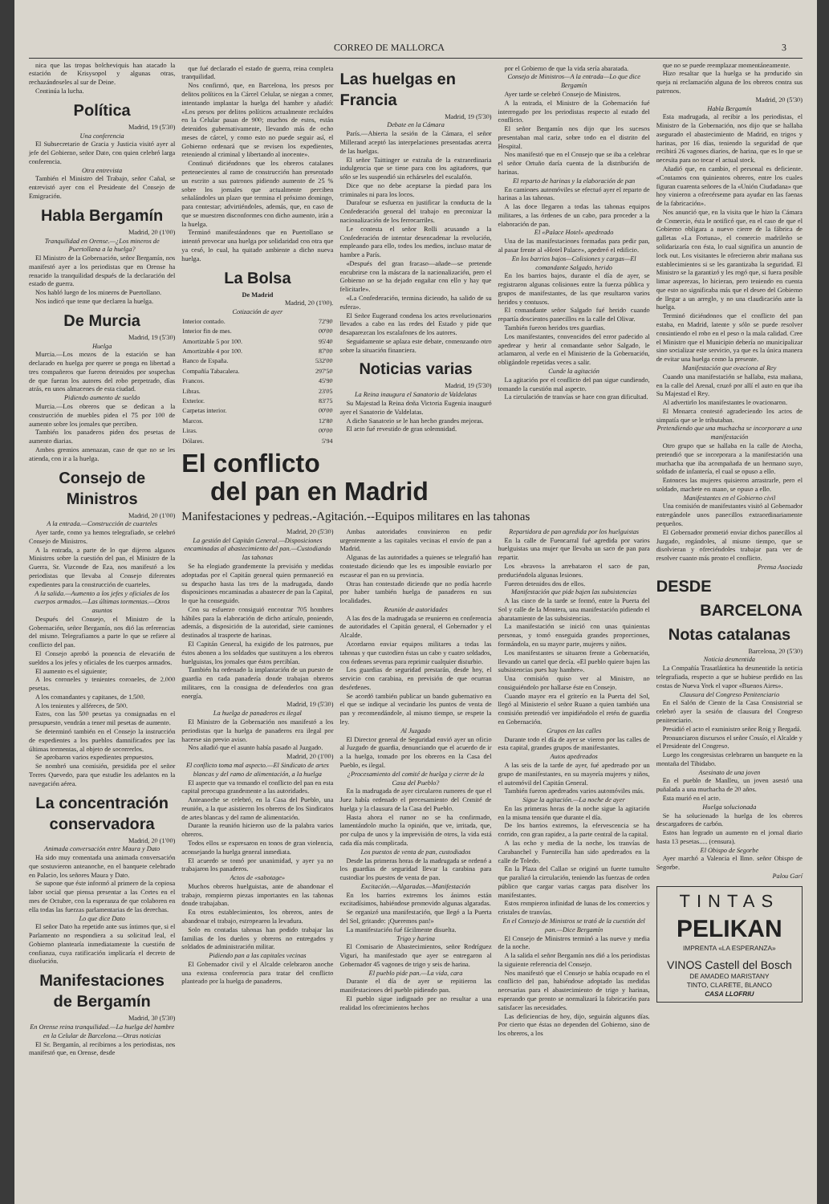CORREO DE MALLORCA 3
nica que las tropas bolcheviquis han atacado la estación de Krisysopol y algunas otras, rechazándoseles al sur de Deine.
Continúa la lucha.
Política
Madrid, 19 (5'30)
Una conferencia
El Subsecretario de Gracia y Justicia visitó ayer al jefe del Gobierno, señor Dato, con quien celebró larga conferencia.
Otra entrevista
También el Ministro del Trabajo, señor Cañal, se entrevistó ayer con el Presidente del Consejo de Emigración.
Habla Bergamín
Madrid, 20 (1'00)
Tranquilidad en Orense.—¿Los mineros de Puertollana a la huelga?
El Ministro de la Gobernación, señor Bergamín, nos manifestó ayer a los periodistas que en Orense ha renacido la tranquilidad después de la declaración del estado de guerra.
Nos habló luego de los mineros de Puertollano.
Nos indicó que teme que declaren la huelga.
De Murcia
Madrid, 19 (5'30)
Huelga
Murcia.—Los mozos de la estación se han declarado en huelga por querer se ponga en libertad a tres compañeros que fueron detenidos por sospechas de que fueran los autores del robo perpetrado, días atrás, en unos almacenes de esta ciudad.
Pidiendo aumento de sueldo
Murcia.—Los obreros que se dedican a la construcción de muebles piden el 75 por 100 de aumento sobre los jornales que perciben.
También los panaderos piden dos pesetas de aumento diarias.
Ambos gremios amenazan, caso de que no se les atienda, con ir a la huelga.
Consejo de Ministros
Madrid, 20 (1'00)
A la entrada.—Construcción de cuarteles
Ayer tarde, como ya hemos telegrafiado, se celebró Consejo de Ministros.
A la entrada, a parte de lo que dijeron algunos Ministros sobre la cuestión del pan, el Ministro de la Guerra, Sr. Vizconde de Eza, nos manifestó a los periodistas que llevaba al Consejo diferentes expedientes para la construcción de cuarteles.
A la salida.—Aumento a los jefes y oficiales de los cuerpos armados.—Las últimas tormentas.—Otros asuntos
Después del Consejo, el Ministro de la Gobernación, señor Bergamín, nos dió las referencias del mismo. Telegrafiamos a parte lo que se refiere al conflicto del pan.
El Consejo aprobó la ponencia de elevación de sueldos a los jefes y oficiales de los cuerpos armados.
El aumento es el siguiente;
A los coroneles y tenientes coroneles, de 2.000 pesetas.
A los comandantes y capitanes, de 1.500.
A los tenientes y alféreces, de 500.
Estos, con las 500 pesetas ya consignadas en el presupuesto, vendrán a tener mil pesetas de aumento.
Se determinó también en el Consejo la instrucción de expedientes a los pueblos damnificados por las últimas tormentas, al objeto de socorrerlos.
Se aprobaron varios expedientes propuestos.
Se nombró una comisión, presidida por el señor Torres Quevedo, para que estudie los adelantos en la navegación aérea.
La concentración conservadora
Madrid, 20 (1'00)
Animada conversación entre Maura y Dato
Ha sido muy comentada una animada conversación que sostuvieron anteanoche, en el banquete celebrado en Palacio, los señores Maura y Dato.
Se supone que éste informó al primero de la copiosa labor social que piensa presentar a las Cortes en el mes de Octubre, con la esperanza de que colaboren en ella todas las fuerzas parlamentarias de las derechas.
Lo que dice Dato
El señor Dato ha repetido ante sus íntimos que, si el Parlamento no respondiera a su solicitud leal, el Gobierno plantearía inmediatamente la cuestión de confianza, cuya ratificación implicaría el decreto de disolución.
Manifestaciones de Bergamín
Madrid, 30 (5'30)
En Orense reina tranquilidad.—La huelga del hambre en la Celular de Barcelona.—Otras noticias
El Sr. Bergamín, al recibirnos a los periodistas, nos manifestó que, en Orense, desde
que fué declarado el estado de guerra, reina completa tranquilidad.
Nos confirmó, que, en Barcelona, los presos por delitos políticos en la Cárcel Celular, se niegan a comer, intentando implantar la huelga del hambre y añadió: «Los presos por delitos políticos actualmente recluídos en la Celular pasan de 900; muchos de estos, están detenidos gubernativamente, llevando más de ocho meses de cárcel, y como esto no puede seguir así, el Gobierno ordenará que se revisen los expedientes, reteniendo al criminal y libertando al inocente».
Continuó diciéndonos que los obreros catalanes pertenecientes al ramo de construcción han presentado un escrito a sus patronos pidiendo aumento de 25 % sobre los jornales que actualmente perciben señalándoles un plazo que termina el próximo domingo, para contestar; advirtiéndoles, además, que, en caso de que se muestren disconformes con dicho aumento, irán a la huelga.
Terminó manifestándonos que en Puertollano se intentó provocar una huelga por solidaridad con otra que ya cesó, lo cual, ha quitado ambiente a dicho nueva huelga.
La Bolsa
De Madrid
Madrid, 20 (1'00).
Cotización de ayer
| Interior contado. | 72'90 |
| Interior fin de mes. | 00'00 |
| Amortizable 5 por 100. | 95'40 |
| Amortizable 4 por 100. | 87'00 |
| Banco de España. | 532'00 |
| Compañía Tabacalera. | 297'50 |
| Francos. | 45'90 |
| Libras. | 23'05 |
| Exterior. | 83'75 |
| Carpetas interior. | 00'00 |
| Marcos. | 12'80 |
| Liras. | 00'00 |
| Dólares. | 5'94 |
Las huelgas en Francia
Madrid, 19 (5'30)
Debate en la Cámara
París.—Abierta la sesión de la Cámara, el señor Millerand aceptó las interpelaciones presentadas acerca de las huelgas.
El señor Taittinger se extraña de la extraordinaria indulgencia que se tiene para con los agitadores, que sólo se les suspendió sin echárseles del escalafón.
Dice que no debe aceptarse la piedad para los criminales ni para los locos.
Durafour se esfuerza en justificar la conducta de la Confederación general del trabajo en preconizar la nacionalización de los ferrocarriles.
Le contesta el señor Rolli acusando a la Confederación de intentar desencadenar la revolución, empleando para ello, todos los medios, incluso matar de hambre a París.
«Después del gran fracaso—añade—se pretende encubrirse con la máscara de la nacionalización, pero el Gobierno no se ha dejado engañar con ello y hay que felicitarle».
«La Confederación, termina diciendo, ha salido de su esfera».
El Señor Eugerand condena los actos revolucionarios llevados a cabo en las redes del Estado y pide que desaparezcan los escalafones de los autores.
Seguidamente se aplaza este debate, comenzando otro sobre la situación financiera.
Noticias varias
Madrid, 19 (5'30)
La Reina inaugura el Sanatorio de Valdelatas
Su Majestad la Reina doña Victoria Eugenia inauguró ayer el Sanatorio de Valdelatas.
A dicho Sanatorio se le han hecho grandes mejoras.
El acto fué revestido de gran solemnidad.
por el Gobierno de que la vida sería abaratada.
Consejo de Ministros—A la entrada—Lo que dice Bergamín
Ayer tarde se celebró Consejo de Ministros.
A la entrada, el Ministro de la Gobernación fué interrogado por los periodistas respecto al estado del conflicto.
El señor Bergamín nos dijo que los sucesos presentaban mal cariz, sobre todo en el distrito del Hospital.
Nos manifestó que en el Consejo que se iba a celebrar el señor Ortuño daría cuenta de la distribución de harinas.
El reparto de harinas y la elaboración de pan
En camiones automóviles se efectuó ayer el reparto de harinas a las tahonas.
A las doce llegaron a todas las tahonas equipos militares, a las órdenes de un cabo, para proceder a la elaboración de pan.
El «Palace Hotel» apedreado
Una de las manifestaciones formadas para pedir pan, al pasar frente al «Hotel Palace», apedreó el edificio.
En los barrios bajos—Colisiones y cargas—El comandante Salgado, herido
En los barrios bajos, durante el día de ayer, se registraron algunas colisiones entre la fuerza pública y grupos de manifestantes, de las que resultaron varios heridos y contusos.
El comandante señor Salgado fué herido cuando repartía doscientos panecillos en la calle del Olivar.
También fueron heridos tres guardias.
Los manifestantes, convencidos del error padecido al apedrear y herir al comandante señor Salgado, le aclamaron, al verle en el Ministerio de la Gobernación, obligándole repetidas veces a salir.
Cunde la agitación
La agitación por el conflicto del pan sigue cundiendo, tomando la cuestión mal aspecto.
La circulación de tranvías se hace con gran dificultad.
El conflicto
del pan en Madrid
Manifestaciones y pedreas.-Agitación.--Equipos militares en las tahonas
Madrid, 20 (5'30)
La gestión del Capitán General.—Disposiciones encaminadas al abastecimiento del pan.—Custodiando las tahonas
Se ha elogiado grandemente la previsión y medidas adoptadas por el Capitán general quien permaneció en su despacho hasta las tres de la madrugada, dando disposiciones encaminadas a abastecer de pan la Capital, lo que ha conseguido.
Con su esfuerzo consiguió encontrar 705 hombres hábiles para la elaboración de dicho artículo, poniendo, además, a disposición de la autoridad, siete camiones destinados al trasporte de harinas.
El Capitán General, ha exigido de los patronos, pue éstos abonen a los soldados que sustituyen a los obreros huelguistas, los jornales que éstos percibían.
También ha ordenado la implantación de un puesto de guardia en cada panadería donde trabajan obreros militares, con la consigna de defenderlos con gran energía.
Madrid, 19 (5'30)
La huelga de panaderos es ilegal
El Ministro de la Gobernación nos manifestó a los periodistas que la huelga de panaderos era ilegal por hacerse sin previo aviso.
Nos añadió que el asunto había pasado al Juzgado.
Madrid, 20 (1'00)
El conflicto toma mal aspecto.—El Sindicato de artes blancas y del ramo de alimentación, a la huelga
El aspecto que va tomando el conflicto del pan en esta capital preocupa grandemente a las autoridades.
Anteanoche se celebró, en la Casa del Pueblo, una reunión, a la que asistieron los obreros de los Sindicatos de artes blancas y del ramo de alimentación.
Durante la reunión hicieron uso de la palabra varios obreros.
Todos ellos se expresaron en tonos de gran violencia, aconsejando la huelga general inmediata.
El acuerdo se tomó por unanimidad, y ayer ya no trabajaron los panaderos.
Actos de «sabotage»
Muchos obreros huelguistas, ante de abandonar el trabajo, rompieron piezas importantes en las tahonas donde trabajaban.
En otros establecimientos, los obreros, antes de abandonar el trabajo, estropearon la levadura.
Solo en contadas tahonas han podido trabajar las familias de los dueños y obreros no entregados y soldados de administración militar.
Pidiendo pan a las capitales vecinas
El Gobernador civil y el Alcalde celebraron anoche una extensa conferencia para tratar del conflicto planteado por la huelga de panaderos.
Ambas autoridades convinieron en pedir urgentemente a las capitales vecinas el envío de pan a Madrid.
Algunas de las autoridades a quienes se telegrafió han contestado diciendo que les es imposible enviarlo por escasear el pan en su provincia.
Otras han contestado diciendo que no podía hacerlo por haber también huelga de panaderos en sus localidades.
Reunión de autoridades
A las dos de la madrugada se reunieron en conferencia de autoridades el Capitán general, el Gobernador y el Alcalde.
Acordaron enviar equipos militares a todas las tahonas y que custodien éstas un cabo y cuatro soldados, con órdenes severas para reprimir cualquier disturbio.
Los guardias de seguridad prestarán, desde hoy, el servicio con carabina, en previsión de que ocurran desórdenes.
Se acordó también publicar un bando gubernativo en el que se indique al vecindario los puntos de venta de pan y recomendándole, al mismo tiempo, se respete la ley.
Al Juzgado
El Director general de Seguridad envió ayer un oficio al Juzgado de guardia, denunciando que el acuerdo de ir a la huelga, tomado por los obreros en la Casa del Pueblo, es ilegal.
¿Procesamiento del comité de huelga y cierre de la Casa del Pueblo?
En la madrugada de ayer circularon rumores de que el Juez había ordenado el procesamiento del Comité de huelga y la clausura de la Casa del Pueblo.
Hasta ahora el rumor no se ha confirmado, lamentándolo mucho la opinión, que ve, irritada, que, por culpa de unos y la imprevisión de otros, la vida está cada día más complicada.
Los puestos de venta de pan, custodiados
Desde las primeras horas de la madrugada se ordenó a los guardias de seguridad llevar la carabina para custodiar los puestos de venta de pan.
Excitación.—Algaradas.—Manifestación
En los barrios extremos los ánimos están excitadísimos, habiéndose promovido algunas algaradas.
Se organizó una manifestación, que llegó a la Puerta del Sol, gritando: ¡Queremos pan!»
La manifestación fué fácilmente disuelta.
Trigo y harina
El Comisario de Abastecimientos, señor Rodríguez Viguri, ha manifestado que ayer se entregaron al Gobernador 45 vagones de trigo y seis de harina.
El pueblo pide pan.—La vida, cara
Durante el día de ayer se repitieron las manifestaciones del pueblo pidiendo pan.
El pueblo sigue indignado por no resultar a una realidad los ofrecimientos hechos
Repartidora de pan agredida por los huelguistas
En la calle de Fuencarral fué agredida por varios huelguistas una mujer que llevaba un saco de pan para repartir.
Los «bravos» la arrebataron el saco de pan, produciéndola algunas lesiones.
Fueron detenidos dos de ellos.
Manifestación que pide bajen las subsistencias
A las cinco de la tarde se formó, entre la Puerta del Sol y calle de la Montera, una manifestación pidiendo el abaratamiento de las subsistencias.
La manifestación se inició con unas quinientas personas, y tomó enseguida grandes proporciones, formándola, en su mayor parte, mujeres y niños.
Los manifestantes se situaron frente a Gobernación, llevando un cartel que decía. «El pueblo quiere bajen las subsistencias pues hay hambre».
Una comisión quiso ver al Ministro, no consiguiéndolo por hallarse éste en Consejo.
Cuando mayor era el griterío en la Puerta del Sol, llegó al Ministerio el señor Ruano a quien también una comisión pretendió ver impidiéndolo el retén de guardia en Gobernación.
Grupos en las calles
Durante todo el día de ayer se vieron por las calles de esta capital, grandes grupos de manifestantes.
Autos apedreados
A las seis de la tarde de ayer, fué apedreado por un grupo de manifestantes, en su mayoría mujeres y niños, el automóvil del Capitán General.
También fueron apedreados varios automóviles más.
Sigue la agitación.—La noche de ayer
En las primeras horas de la noche sigue la agitación en la misma tensión que durante el día.
De los barrios extremos, la efervescencia se ha corrido, con gran rapidez, a la parte central de la capital.
A las ocho y media de la noche, los tranvías de Carabanchel y Fuentecilla han sido apedreados en la calle de Toledo.
En la Plaza del Callao se originó un fuerte tumulto que paralizó la circulación, teniendo las fuerzas de orden público que cargar varias cargas para disolver los manifestantes.
Estos rompieron infinidad de lunas de los comercios y cristales de tranvías.
En el Consejo de Ministros se trató de la cuestión del pan.—Dice Bergamín
El Consejo de Ministros terminó a las nueve y media de la noche.
A la salida el señor Bergamín nos dió a los periodistas la siguiente referencia del Consejo.
Nos manifestó que el Consejo se había ocupado en el conflicto del pan, habiéndose adoptado las medidas necesarias para el abastecimiento de trigo y harinas, esperando que pronto se normalizará la fabricación para satisfacer las necesidades.
Las deficiencias de hoy, dijo, seguirán algunos días. Por cierto que éstas no dependen del Gobierno, sino de los obreros, a los
que no se puede reemplazar momentáneamente.
Hizo resaltar que la huelga se ha producido sin queja ni reclamación alguna de los obreros contra sus patronos.
Madrid, 20 (5'30)
Habla Bergamín
Esta madrugada, al recibir a los periodistas, el Ministro de la Gobernación, nos dijo que se hallaba asegurado el abastecimiento de Madrid, en trigos y harinas, por 16 días, teniendo la seguridad de que recibirá 26 vagones diarios, de harina, que es lo que se necesita para no tocar el actual stock.
Añadió que, en cambio, el personal es deficiente. «Contamos con quinientos obreros, entre los cuales figuran cuarenta señores de la «Unión Ciudadana» que hoy vinieron a ofrecérseme para ayudar en las faenas de la fabricación».
Nos anunció que, en la visita que le hizo la Cámara de Comercio, ésta le notificó que, en el caso de que el Gobierno obligara a nuevo cierre de la fábrica de galletas «La Fortuna», el comercio madrileño se solidarizaría con ésta, lo cual significa un anuncio de lock out. Los visitantes le ofrecieron abrir mañana sus establecimientos si se les garantizaba la seguridad. El Ministro se la garantizó y les rogó que, si fuera posible limar asperezas, lo hicieran, pero teniendo en cuenta que esto no significaba más que el deseo del Gobierno de llegar a un arreglo, y no una claudicación ante la huelga.
Terminó diciéndonos que el conflicto del pan estaba, en Madrid, latente y sólo se puede resolver consintiendo el robo en el peso o la mala calidad. Cree el Ministro que el Municipio debería no municipalizar sino socializar este servicio, ya que es la única manera de evitar una huelga como la presente.
Manifestación que ovaciona al Rey
Cuando una manifestación se hallaba, esta mañana, en la calle del Arenal, cruzó por allí el auto en que iba Su Majestad el Rey.
Al advertirlo los manifestantes le ovacionaron.
El Monarca contestó agradeciendo los actos de simpatía que se le tributaban.
Pretendiendo que una muchacha se incorporare a una manifestación
Otro grupo que se hallaba en la calle de Atocha, pretendió que se incorporara a la manifestación una muchacha que iba acompañada de un hermano suyo, soldado de infantería, el cual se opuso a ello.
Entonces las mujeres quisieron arrastrarle, pero el soldado, machete en mano, se opuso a ello.
Manifestantes en el Gobierno civil
Una comisión de manifestantes visitó al Gobernador entregándole unos panecillos extraordinariamente pequeños.
El Gobernador prometió enviar dichos panecillos al Juzgado, rogándoles, al mismo tiempo, que se disolvieran y ofreciéndoles trabajar para ver de resolver cuanto más pronto el conflicto.
Prensa Asociada
DESDE
BARCELONA
Notas catalanas
Barcelona, 20 (5'30)
Noticia desmentida
La Compañía Trasatlántica ha desmentido la noticia telegrafiada, respecto a que se hubiese perdido en las costas de Nueva York el vapor «Buenos Aires».
Clausura del Congreso Penitenciario
En el Salón de Ciento de la Casa Consistorial se celebró ayer la sesión de clausura del Congreso penitenciario.
Presidió el acto el exministro señor Roig y Bergadá.
Pronunciaron discursos el señor Cossío, el Alcalde y el Presidente del Congreso.
Luego los congresistas celebraron un banquete en la montaña del Tibidabo.
Asesinato de una joven
En el pueblo de Manlleu, un joven asestó una puñalada a una muchacha de 20 años.
Esta murió en el acto.
Huelga solucionada
Se ha solucionado la huelga de los obreros descargadores de carbón.
Estos han logrado un aumento en el jornal diario hasta 13 pesetas..... (censura).
El Obispo de Segorbe
Ayer marchó a Valencia el Ilmo. señor Obispo de Segorbe.
Palou Garí
TINTAS
PELIKAN
IMPRENTA «LA ESPERANZA»
VINOS Castell del Bosch
DE AMADEO MARISTANY
TINTO, CLARETE, BLANCO
CASA LLOFRIU